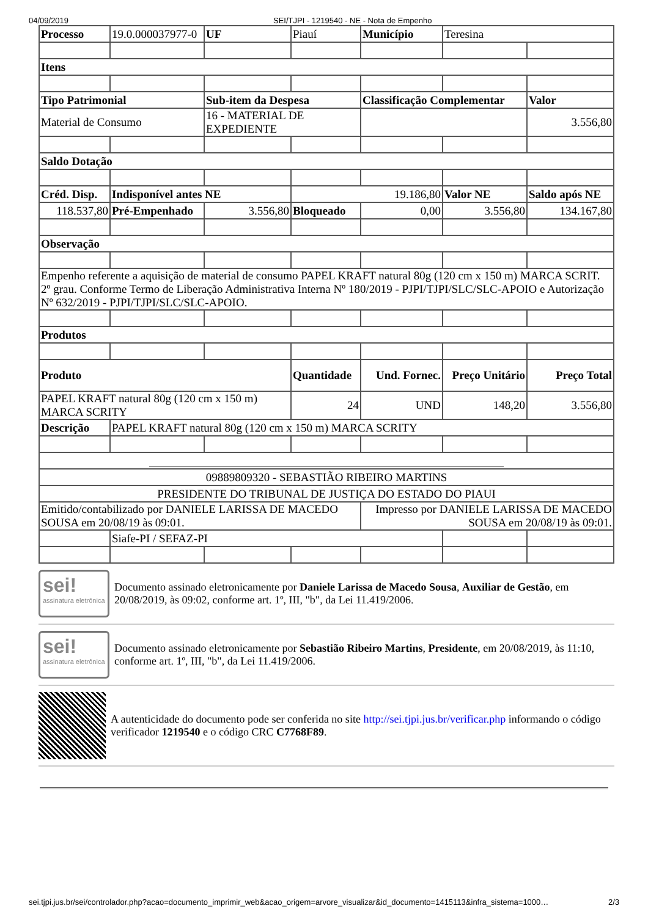04/09/2019 SEI/TJPI - 1219540 - NE - Nota de Empenho
| Processo | 19.0.000037977-0 | UF | Piauí | Município | Teresina | |
| Itens | | | | | | |
| Tipo Patrimonial | | Sub-item da Despesa | | Classificação Complementar | | Valor |
| Material de Consumo | | 16 - MATERIAL DE EXPEDIENTE | | | | 3.556,80 |
| Saldo Dotação | | | | | | |
| Créd. Disp. | Indisponível antes NE | | 19.186,80 | | Valor NE | Saldo após NE |
| 118.537,80 | Pré-Empenhado | 3.556,80 | Bloqueado | 0,00 | 3.556,80 | 134.167,80 |
| Observação | | | | | | |
| Empenho referente a aquisição de material de consumo PAPEL KRAFT natural 80g (120 cm x 150 m) MARCA SCRIT. 2º grau. Conforme Termo de Liberação Administrativa Interna Nº 180/2019 - PJPI/TJPI/SLC/SLC-APOIO e Autorização Nº 632/2019 - PJPI/TJPI/SLC/SLC-APOIO. | | | | | | |
| Produtos | | | | | | |
| Produto | | | Quantidade | Und. Fornec. | Preço Unitário | Preço Total |
| PAPEL KRAFT natural 80g (120 cm x 150 m) MARCA SCRITY | | | 24 | UND | 148,20 | 3.556,80 |
| Descrição | PAPEL KRAFT natural 80g (120 cm x 150 m) MARCA SCRITY | | | | | |
| 09889809320 - SEBASTIÃO RIBEIRO MARTINS | | | | | | |
| PRESIDENTE DO TRIBUNAL DE JUSTIÇA DO ESTADO DO PIAUI | | | | | | |
| Emitido/contabilizado por DANIELE LARISSA DE MACEDO SOUSA em 20/08/19 às 09:01. | | | | Impresso por DANIELE LARISSA DE MACEDO SOUSA em 20/08/19 às 09:01. | | |
| | Siafe-PI / SEFAZ-PI | | | | | |
sei!
assinatura eletrônica
Documento assinado eletronicamente por Daniele Larissa de Macedo Sousa, Auxiliar de Gestão, em 20/08/2019, às 09:02, conforme art. 1º, III, "b", da Lei 11.419/2006.
sei!
assinatura eletrônica
Documento assinado eletronicamente por Sebastião Ribeiro Martins, Presidente, em 20/08/2019, às 11:10, conforme art. 1º, III, "b", da Lei 11.419/2006.
A autenticidade do documento pode ser conferida no site http://sei.tjpi.jus.br/verificar.php informando o código verificador 1219540 e o código CRC C7768F89.
sei.tjpi.jus.br/sei/controlador.php?acao=documento_imprimir_web&acao_origem=arvore_visualizar&id_documento=1415113&infra_sistema=1000… 2/3